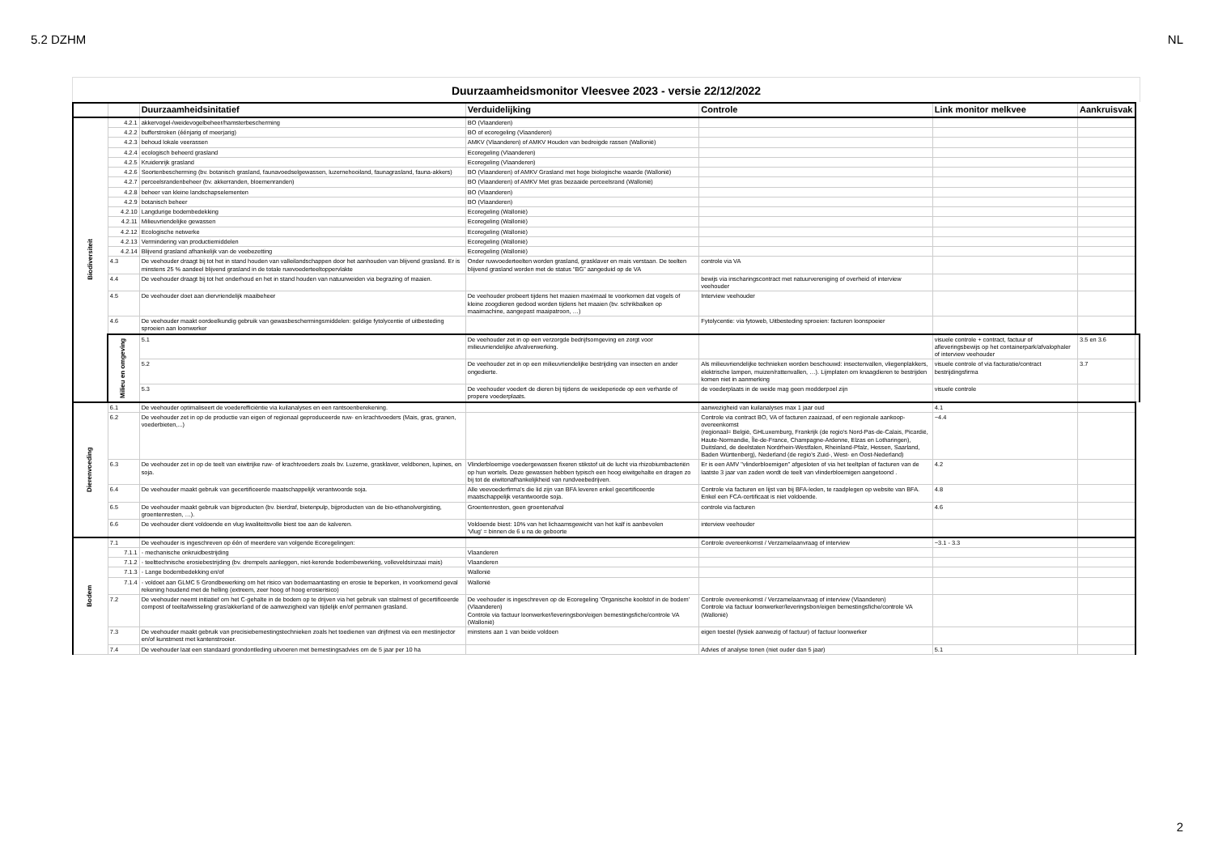5.2 DZHM NL
Duurzaamheidsmonitor Vleesvee 2023 - versie 22/12/2022
| | | Duurzaamheidsinitatief | Verduidelijking | Controle | Link monitor melkvee | Aankruisvak | |
| --- | --- | --- | --- | --- | --- | --- | --- |
| Biodiversiteit | 4.2.1 | akkervogel-/weidevogelbeheer/hamsterbescherming | BO (Vlaanderen) | | | | |
| | 4.2.2 | bufferstroken (éénjarig of meerjarig) | BO of ecoregeling (Vlaanderen) | | | | |
| | 4.2.3 | behoud lokale veerassen | AMKV (Vlaanderen) of AMKV Houden van bedreigde rassen (Wallonië) | | | | |
| | 4.2.4 | ecologisch beheerd grasland | Ecoregeling (Vlaanderen) | | | | |
| | 4.2.5 | Kruidenrijk grasland | Ecoregeling (Vlaanderen) | | | | |
| | 4.2.6 | Soortenbescherming (bv. botanisch grasland, faunavoedselgewassen, luzernehooiland, faunagrasland, fauna-akkers) | BO (Vlaanderen) of AMKV Grasland met hoge biologische waarde (Wallonië) | | | | |
| | 4.2.7 | perceelsrandenbeheer (bv. akkerranden, bloemenranden) | BO (Vlaanderen) of AMKV Met gras bezaaide perceelsrand (Wallonië) | | | | |
| | 4.2.8 | beheer van kleine landschapselementen | BO (Vlaanderen) | | | | |
| | 4.2.9 | botanisch beheer | BO (Vlaanderen) | | | | |
| | 4.2.10 | Langdurige bodembedekking | Ecoregeling (Wallonië) | | | | |
| | 4.2.11 | Milieuvriendelijke gewassen | Ecoregeling (Wallonië) | | | | |
| | 4.2.12 | Ecologische netwerke | Ecoregeling (Wallonië) | | | | |
| | 4.2.13 | Vermindering van productiemiddelen | Ecoregeling (Wallonië) | | | | |
| | 4.2.14 | Blijvend grasland afhankelijk van de veebezetting | Ecoregeling (Wallonië) | | | | |
| | 4.3 | De veehouder draagt bij tot het in stand houden van valleilandschappen door het aanhouden van blijvend grasland. Er is minstens 25 % aandeel blijvend grasland in de totale ruwvoederteeltoppervlakte | Onder ruwvoederteelten worden grasland, grasklaver en mais verstaan. De teelten blijvend grasland worden met de status “BG” aangeduid op de VA | controle via VA | | | |
| | 4.4 | De veehouder draagt bij tot het onderhoud en het in stand houden van natuurweiden via begrazing of maaien. | | bewijs via inscharingscontract met natuurvereniging of overheid of interview veehouder | | | |
| | 4.5 | De veehouder doet aan diervriendelijk maaibeheer | De veehouder probeert tijdens het maaien maximaal te voorkomen dat vogels of kleine zoogdieren gedood worden tijdens het maaien (bv. schrikbalken op maaimachine, aangepast maaipatroon, …) | Interview veehouder | | | |
| | 4.6 | De veehouder maakt oordeelkundig gebruik van gewasbeschermingsmiddelen: geldige fytolycentie of uitbesteding sproeien aan loonwerker | | Fytolycentie: via fytoweb, Uitbesteding sproeien: facturen loonspoeier | | | |
| | Milieu en omgeving | 5.1 | De veehouder zet in op een verzorgde bedrijfsomgeving en zorgt voor milieuvriendelijke afvalverwerking. | | visuele controle + contract, factuur of afleveringsbewijs op het containerpark/afvalophaler of interview veehouder | 3.5 en 3.6 | |
| | | 5.2 | De veehouder zet in op een milieuvriendelijke bestrijding van insecten en ander ongedierte. | Als milieuvriendelijke technieken worden beschouwd: insectenvallen, vliegenplakkers, elektrische lampen, muizen/rattenvallen, …). Lijmplaten om knaagdieren te bestrijden komen niet in aanmerking | visuele controle of via facturatie/contract bestrijdingsfirma | 3.7 | |
| | | 5.3 | De veehouder voedert de dieren bij tijdens de weideperiode op een verharde of propere voederplaats. | de voederplaats in de weide mag geen modderpoel zijn | visuele controle | | |
| Dierenvoeding | 6.1 | De veehouder optimaliseert de voederefficiëntie via kuilanalyses en een rantsoenberekening. | | aanwezigheid van kuilanalyses max 1 jaar oud | 4.1 | | |
| | 6.2 | De veehouder zet in op de productie van eigen of regionaal geproduceerde ruw- en krachtvoeders (Mais, gras, granen, voederbieten,...) | | Controle via contract BO, VA of facturen zaaizaad, of een regionale aankoop-overeenkomst (regionaal= België, GHLuxemburg, Frankrijk (de regio's Nord-Pas-de-Calais, Picardië, Haute-Normandie, Île-de-France, Champagne-Ardenne, Elzas en Lotharingen), Duitsland, de deelstaten Nordrhein-Westfalen, Rheinland-Pfalz, Hessen, Saarland, Baden Württenberg), Nederland (de regio's Zuid-, West- en Oost-Nederland) | ~4.4 | | |
| | 6.3 | De veehouder zet in op de teelt van eiwitrijke ruw- of krachtvoeders zoals bv. Luzerne, grasklaver, veldbonen, lupines, en soja. | Vlinderbloemige voedergewassen fixeren stikstof uit de lucht via rhizobiumbacteriën op hun wortels. Deze gewassen hebben typisch een hoog eiwitgehalte en dragen zo bij tot de eiwitonafhankelijkheid van rundveebedrijven. | Er is een AMV "vlinderbloemigen" afgesloten of via het teeltplan of facturen van de laatste 3 jaar van zaden wordt de teelt van vlinderbloemigen aangetoond . | 4.2 | | |
| | 6.4 | De veehouder maakt gebruik van gecertificeerde maatschappelijk verantwoorde soja. | Alle veevoederfirma's die lid zijn van BFA leveren enkel gecertificeerde maatschappelijk verantwoorde soja. | Controle via facturen en lijst van bij BFA-leden, te raadplegen op website van BFA. Enkel een FCA-certificaat is niet voldoende. | 4.8 | | |
| | 6.5 | De veehouder maakt gebruik van bijproducten (bv. bierdraf, bietenpulp, bijproducten van de bio-ethanolvergisting, groentenresten, …). | Groentenresten, geen groentenafval | controle via facturen | 4.6 | | |
| | 6.6 | De veehouder dient voldoende en vlug kwaliteitsvolle biest toe aan de kalveren. | Voldoende biest: 10% van het lichaamsgewicht van het kalf is aanbevolen 'Vlug' = binnen de 6 u na de geboorte | interview veehouder | | | |
| Bodem | 7.1 | De veehouder is ingeschreven op één of meerdere van volgende Ecoregelingen: | | Controle overeenkomst / Verzamelaanvraag of interview | ~3.1 - 3.3 | | |
| | 7.1.1 | - mechanische onkruidbestrijding | Vlaanderen | | | | |
| | 7.1.2 | - teelttechnische erosiebestrijding (bv. drempels aanleggen, niet-kerende bodembewerking, volleveldsinzaai mais) | Vlaanderen | | | | |
| | 7.1.3 | - Lange bodembedekking en/of | Wallonië | | | | |
| | 7.1.4 | - voldoet aan GLMC 5 Grondbewerking om het risico van bodemaantasting en erosie te beperken, in voorkomend geval rekening houdend met de helling (extreem, zeer hoog of hoog erosierisico) | Wallonië | | | | |
| | 7.2 | De veehouder neemt initiatief om het C-gehalte in de bodem op te drijven via het gebruik van stalmest of gecertificeerde compost of teeltafwisseling gras/akkerland of de aanwezigheid van tijdelijk en/of permanen grasland. | De veehouder is ingeschreven op de Ecoregeling 'Organische koolstof in de bodem' (Vlaanderen) Controle via factuur loonwerker/leveringsbon/eigen bemestingsfiche/controle VA (Wallonië) | Controle overeenkomst / Verzamelaanvraag of interview (Vlaanderen) Controle via factuur loonwerker/leveringsbon/eigen bemestingsfiche/controle VA (Wallonië) | | | |
| | 7.3 | De veehouder maakt gebruik van precisiebemestingstechnieken zoals het toedienen van drijfmest via een mestinjector en/of kunstmest met kantenstrooier. | minstens aan 1 van beide voldoen | eigen toestel (fysiek aanwezig of factuur) of factuur loonwerker | | | |
| | 7.4 | De veehouder laat een standaard grondontleding uitvoeren met bemestingsadvies om de 5 jaar per 10 ha | | Advies of analyse tonen (niet ouder dan 5 jaar) | 5.1 | | |
2